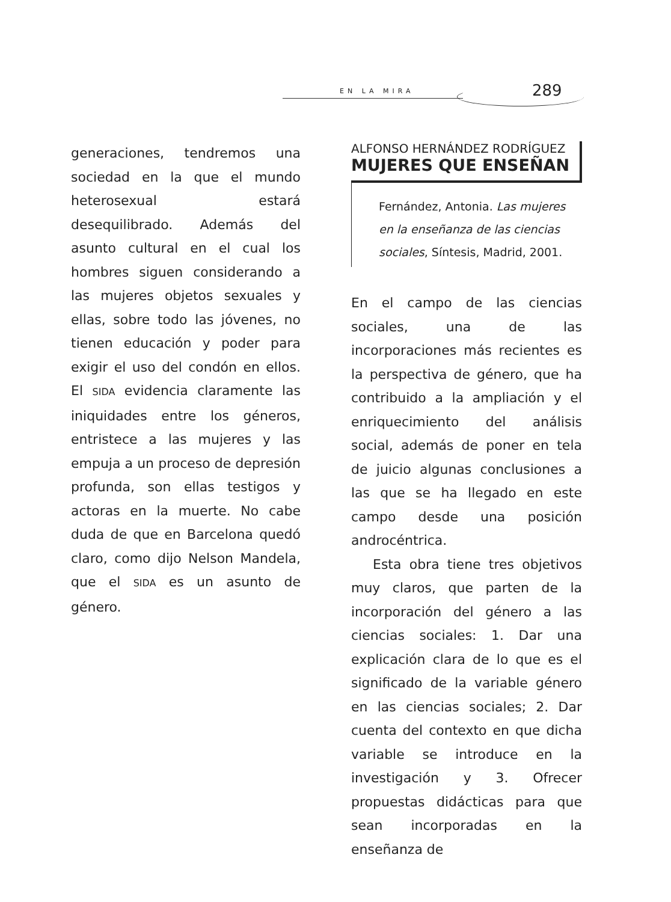EN LA MIRA 289
generaciones, tendremos una sociedad en la que el mundo heterosexual estará desequilibrado. Además del asunto cultural en el cual los hombres siguen considerando a las mujeres objetos sexuales y ellas, sobre todo las jóvenes, no tienen educación y poder para exigir el uso del condón en ellos. El SIDA evidencia claramente las iniquidades entre los géneros, entristece a las mujeres y las empuja a un proceso de depresión profunda, son ellas testigos y actoras en la muerte. No cabe duda de que en Barcelona quedó claro, como dijo Nelson Mandela, que el SIDA es un asunto de género.
ALFONSO HERNÁNDEZ RODRÍGUEZ
MUJERES QUE ENSEÑAN
Fernández, Antonia. Las mujeres en la enseñanza de las ciencias sociales, Síntesis, Madrid, 2001.
En el campo de las ciencias sociales, una de las incorporaciones más recientes es la perspectiva de género, que ha contribuido a la ampliación y el enriquecimiento del análisis social, además de poner en tela de juicio algunas conclusiones a las que se ha llegado en este campo desde una posición androcéntrica.
Esta obra tiene tres objetivos muy claros, que parten de la incorporación del género a las ciencias sociales: 1. Dar una explicación clara de lo que es el significado de la variable género en las ciencias sociales; 2. Dar cuenta del contexto en que dicha variable se introduce en la investigación y 3. Ofrecer propuestas didácticas para que sean incorporadas en la enseñanza de